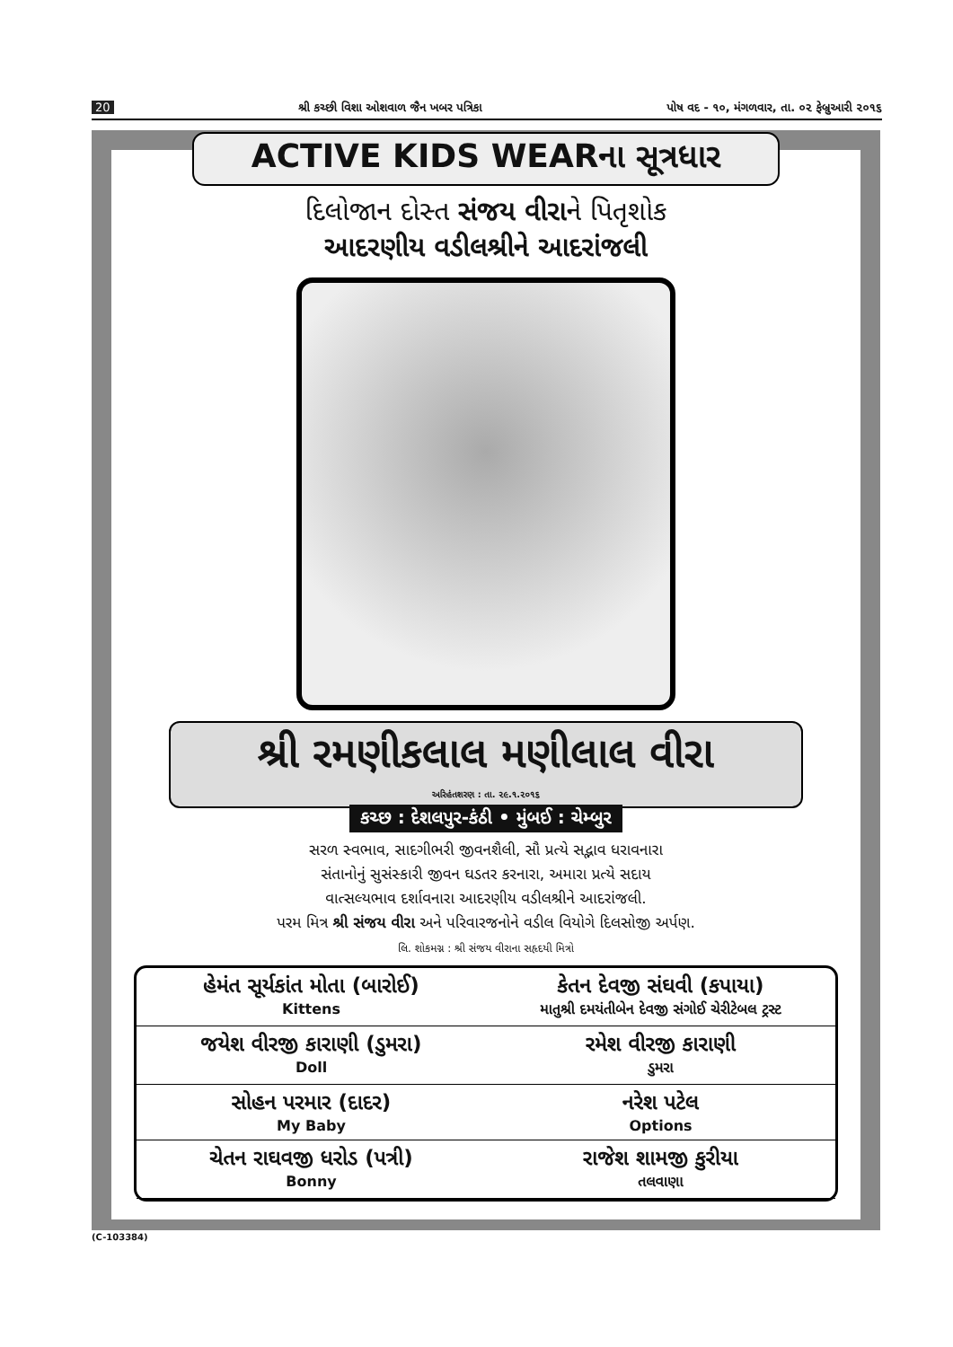20 શ્રી કચ્છી વિશા ઓશવાળ જૈન ખબર પત્રિકા પોષ વદ - ૧૦, મંગળવાર, તા. ૦૨ ફેબ્રુઆરી ૨૦૧૬
ACTIVE KIDS WEARના સૂત્રધાર
દિલોજાન દોસ્ત સંજય વીરાને પિતૃશોક
આદરણીય વડીલશ્રીને આદરાંજલી
શ્રી રમણીકલાલ મણીલાલ વીરા
અરિહંતશરણ : તા. ૨૯.૧.૨૦૧૬
કચ્છ : દેશલપુર-કંઠી • મુંબઈ : ચેમ્બુર
સરળ સ્વભાવ, સાદગીભરી જીવનશૈલી, સૌ પ્રત્યે સદ્ભાવ ધરાવનારા
સંતાનોનું સુસંસ્કારી જીવન ઘડતર કરનારા, અમારા પ્રત્યે સદાય
વાત્સલ્યભાવ દર્શાવનારા આદરણીય વડીલશ્રીને આદરાંજલી.
પરમ મિત્ર શ્રી સંજય વીરા અને પરિવારજનોને વડીલ વિયોગે દિલસોજી અર્પણ.
લિ. શોકમગ્ન : શ્રી સંજય વીરાના સહૃદયી મિત્રો
હેમંત સૂર્યકાંત મોતા (બારોઈ)
Kittens
કેતન દેવજી સંઘવી (કપાયા)
માતુશ્રી દમયંતીબેન દેવજી સંગોઈ ચેરીટેબલ ટ્રસ્ટ
જયેશ વીરજી કારાણી (ડુમરા)
Doll
રમેશ વીરજી કારાણી
ડુમરા
સોહન પરમાર (દાદર)
My Baby
નરેશ પટેલ
Options
ચેતન રાઘવજી ધરોડ (પત્રી)
Bonny
રાજેશ શામજી કુરીયા
તલવાણા
(C-103384)